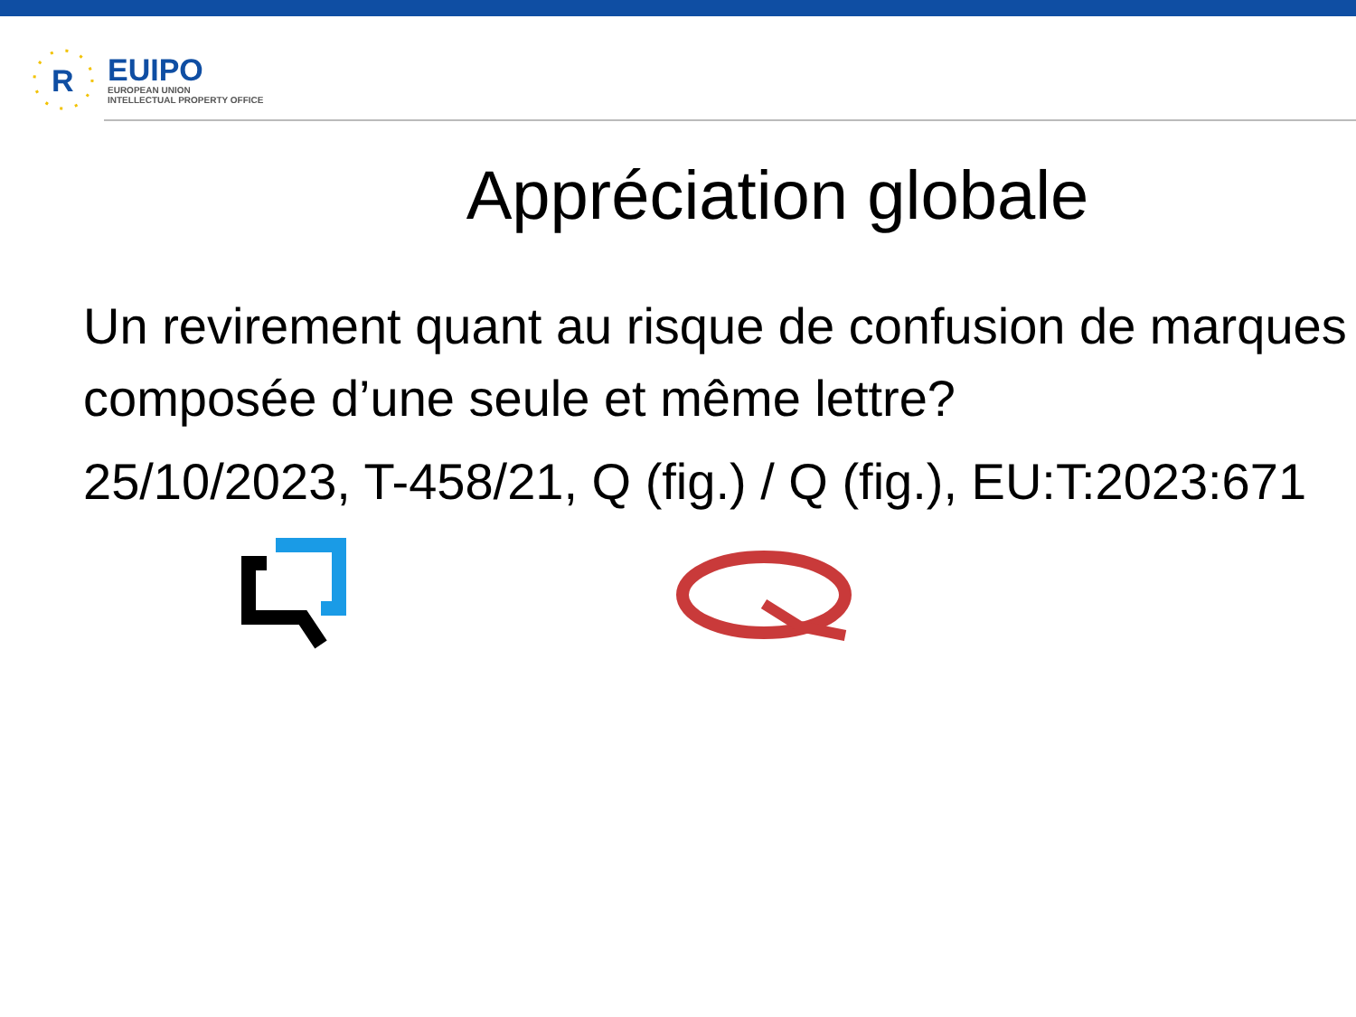R
EUIPO
EUROPEAN UNION
INTELLECTUAL PROPERTY OFFICE
Appréciation globale
Un revirement quant au risque de confusion de marques composée d’une seule et même lettre?
25/10/2023, T-458/21, Q (fig.) / Q (fig.), EU:T:2023:671